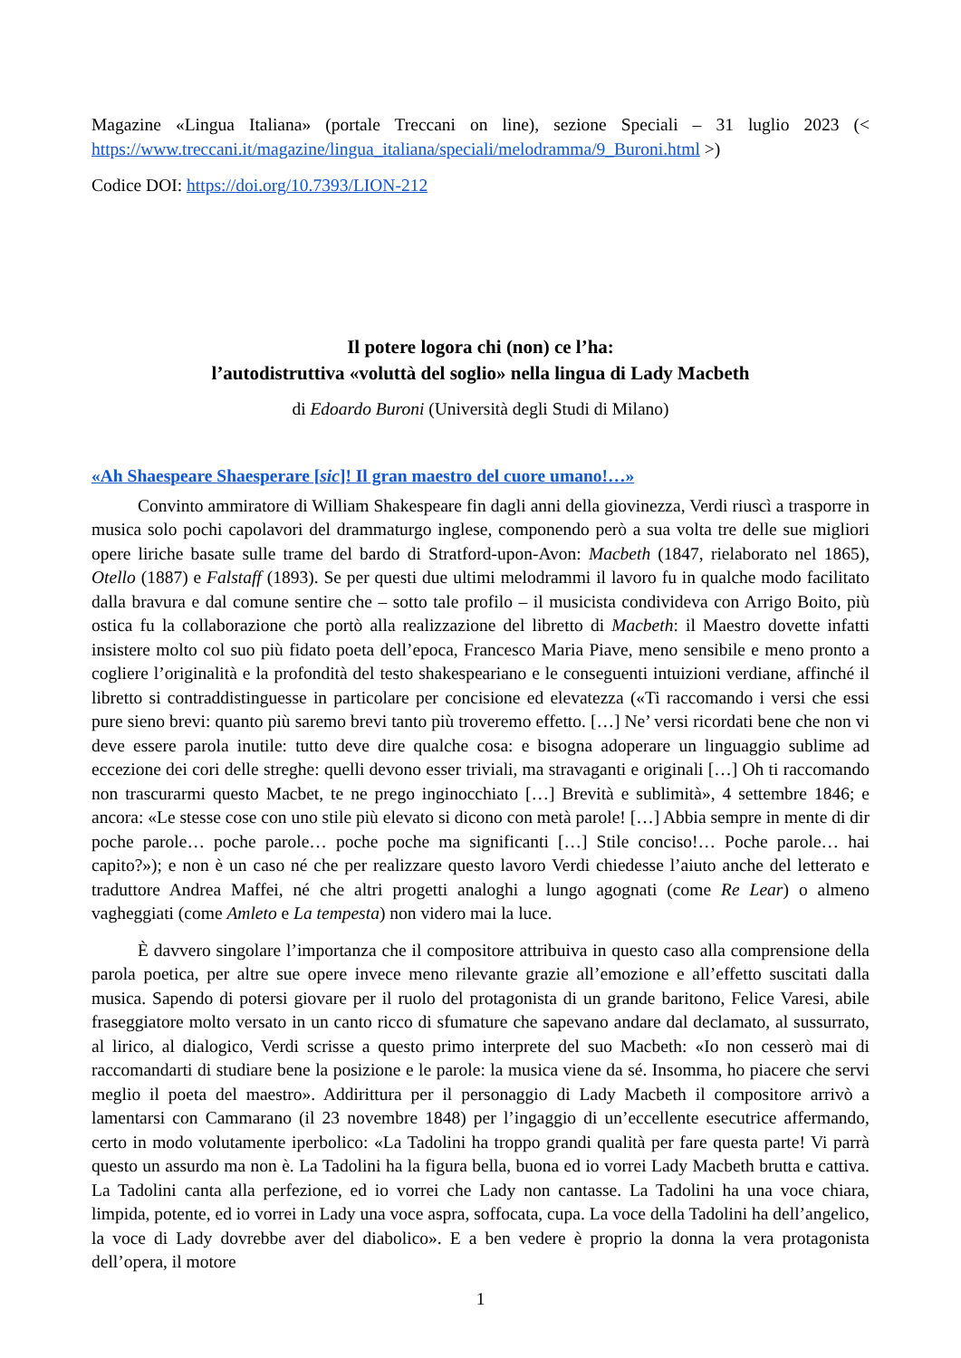Magazine «Lingua Italiana» (portale Treccani on line), sezione Speciali – 31 luglio 2023 (< https://www.treccani.it/magazine/lingua_italiana/speciali/melodramma/9_Buroni.html >)
Codice DOI: https://doi.org/10.7393/LION-212
Il potere logora chi (non) ce l’ha:
l’autodistruttiva «voluttà del soglio» nella lingua di Lady Macbeth
di Edoardo Buroni (Università degli Studi di Milano)
«Ah Shaespeare Shaesperare [sic]! Il gran maestro del cuore umano!…»
Convinto ammiratore di William Shakespeare fin dagli anni della giovinezza, Verdi riuscì a trasporre in musica solo pochi capolavori del drammaturgo inglese, componendo però a sua volta tre delle sue migliori opere liriche basate sulle trame del bardo di Stratford-upon-Avon: Macbeth (1847, rielaborato nel 1865), Otello (1887) e Falstaff (1893). Se per questi due ultimi melodrammi il lavoro fu in qualche modo facilitato dalla bravura e dal comune sentire che – sotto tale profilo – il musicista condivideva con Arrigo Boito, più ostica fu la collaborazione che portò alla realizzazione del libretto di Macbeth: il Maestro dovette infatti insistere molto col suo più fidato poeta dell’epoca, Francesco Maria Piave, meno sensibile e meno pronto a cogliere l’originalità e la profondità del testo shake­speariano e le conseguenti intuizioni verdiane, affinché il libretto si contraddistinguesse in particolare per concisione ed elevatezza («Ti raccomando i versi che essi pure sieno brevi: quanto più saremo brevi tanto più troveremo effetto. […] Ne’ versi ricordati bene che non vi deve essere parola inutile: tutto deve dire qualche cosa: e bisogna adoperare un linguaggio sublime ad eccezione dei cori delle streghe: quelli devono esser triviali, ma stravaganti e originali […] Oh ti raccomando non trascurarmi questo Macbet, te ne prego inginocchiato […] Brevità e sublimità», 4 settembre 1846; e ancora: «Le stesse cose con uno stile più elevato si dicono con metà parole! […] Abbia sempre in mente di dir poche parole… poche parole… poche poche ma significanti […] Stile conciso!… Poche parole… hai capito?»); e non è un caso né che per realizzare questo lavoro Verdi chiedesse l’aiuto anche del lette­rato e traduttore Andrea Maffei, né che altri progetti analoghi a lungo agognati (come Re Lear) o almeno vagheggiati (come Amleto e La tempesta) non videro mai la luce.
È davvero singolare l’importanza che il compositore attribuiva in questo caso alla comprensione della parola poetica, per altre sue opere invece meno rilevante grazie all’emozione e all’effetto susci­tati dalla musica. Sapendo di potersi giovare per il ruolo del protagonista di un grande baritono, Felice Varesi, abile fraseggiatore molto versato in un canto ricco di sfumature che sapevano andare dal declamato, al sussurrato, al lirico, al dialogico, Verdi scrisse a questo primo interprete del suo Mac­beth: «Io non cesserò mai di raccomandarti di studiare bene la posizione e le parole: la musica viene da sé. Insomma, ho piacere che servi meglio il poeta del maestro». Addirittura per il personaggio di Lady Macbeth il compositore arrivò a lamentarsi con Cammarano (il 23 novembre 1848) per l’ingag­gio di un’eccellente esecutrice affermando, certo in modo volutamente iperbolico: «La Tadolini ha troppo grandi qualità per fare questa parte! Vi parrà questo un assurdo ma non è. La Tadolini ha la figura bella, buona ed io vorrei Lady Macbeth brutta e cattiva. La Tadolini canta alla perfezione, ed io vorrei che Lady non cantasse. La Tadolini ha una voce chiara, limpida, potente, ed io vorrei in Lady una voce aspra, soffocata, cupa. La voce della Tadolini ha dell’angelico, la voce di Lady do­vrebbe aver del diabolico». E a ben vedere è proprio la donna la vera protagonista dell’opera, il motore
1